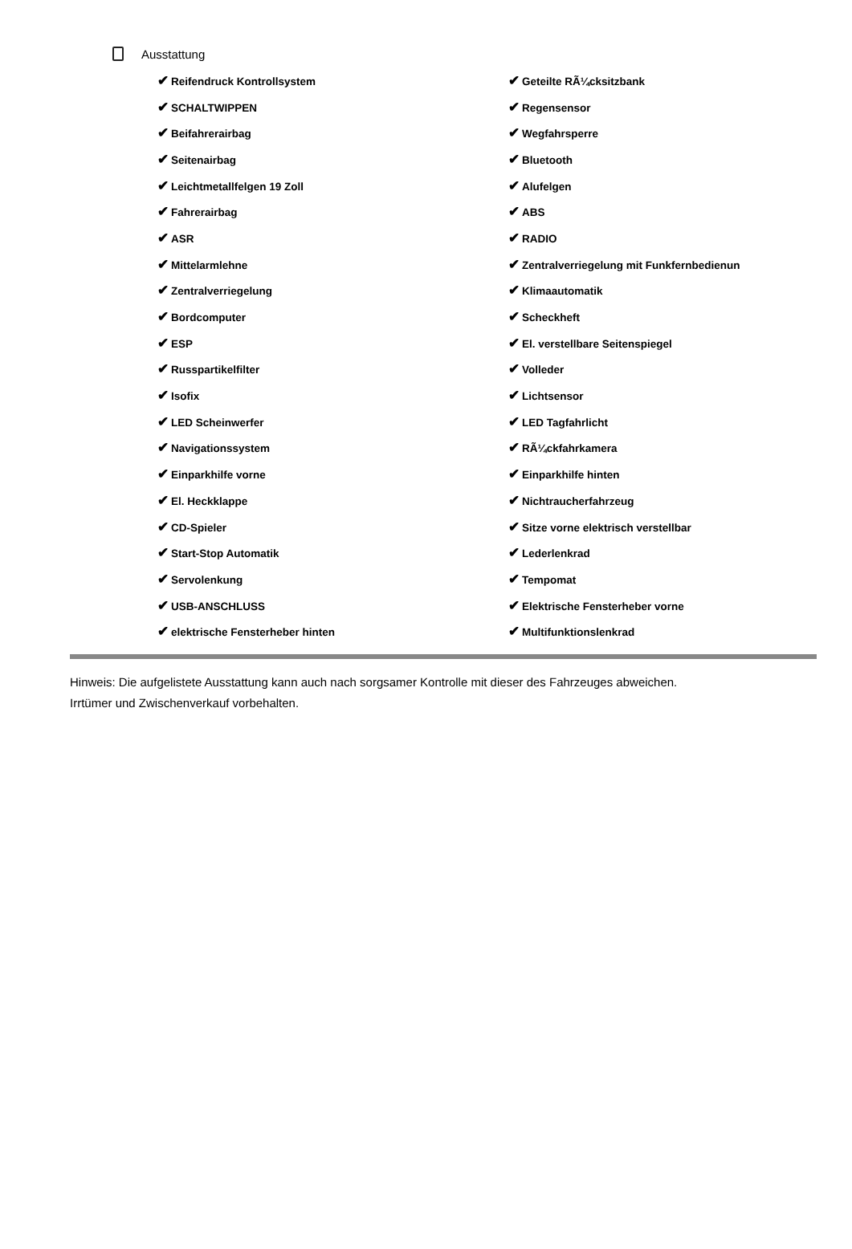Ausstattung
| ✔ Reifendruck Kontrollsystem | ✔ Geteilte RÃ¼cksitzbank |
| ✔ SCHALTWIPPEN | ✔ Regensensor |
| ✔ Beifahrerairbag | ✔ Wegfahrsperre |
| ✔ Seitenairbag | ✔ Bluetooth |
| ✔ Leichtmetallfelgen 19 Zoll | ✔ Alufelgen |
| ✔ Fahrerairbag | ✔ ABS |
| ✔ ASR | ✔ RADIO |
| ✔ Mittelarmlehne | ✔ Zentralverriegelung mit Funkfernbedienun |
| ✔ Zentralverriegelung | ✔ Klimaautomatik |
| ✔ Bordcomputer | ✔ Scheckheft |
| ✔ ESP | ✔ El. verstellbare Seitenspiegel |
| ✔ Russpartikelfilter | ✔ Volleder |
| ✔ Isofix | ✔ Lichtsensor |
| ✔ LED Scheinwerfer | ✔ LED Tagfahrlicht |
| ✔ Navigationssystem | ✔ RÃ¼ckfahrkamera |
| ✔ Einparkhilfe vorne | ✔ Einparkhilfe hinten |
| ✔ El. Heckklappe | ✔ Nichtraucherfahrzeug |
| ✔ CD-Spieler | ✔ Sitze vorne elektrisch verstellbar |
| ✔ Start-Stop Automatik | ✔ Lederlenkrad |
| ✔ Servolenkung | ✔ Tempomat |
| ✔ USB-ANSCHLUSS | ✔ Elektrische Fensterheber vorne |
| ✔ elektrische Fensterheber hinten | ✔ Multifunktionslenkrad |
Hinweis: Die aufgelistete Ausstattung kann auch nach sorgsamer Kontrolle mit dieser des Fahrzeuges abweichen. Irrtümer und Zwischenverkauf vorbehalten.